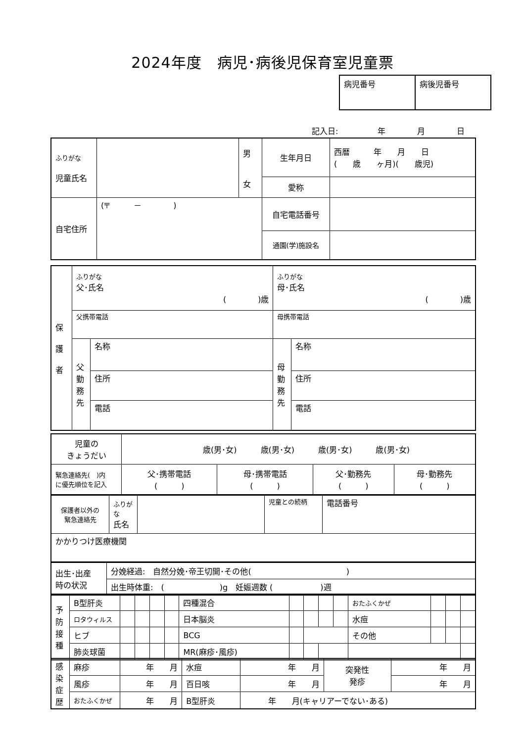2024年度　病児･病後児保育室児童票
| 病児番号 | 病後児番号 |
記入日:　　　　　年　　　　月　　　　日
| ふりがな 児童氏名 | | 男 女 | 生年月日 | 西暦 年 月 日 ( 歳 ヶ月)( 歳児) |
| | | | 愛称 | |
| 自宅住所 | (〒 － ) | | 自宅電話番号 | |
| | | | 通園(学)施設名 | |
| 保 護 者 | ふりがな 父･氏名 ( )歳 | | ふりがな 母･氏名 ( )歳 | |
| | 父携帯電話 | | 母携帯電話 | |
| | 父 勤 務 先 | 名称 | 母 勤 務 先 | 名称 |
| | | 住所 | | 住所 |
| | | 電話 | | 電話 |
| 児童の きょうだい | 歳(男･女) 歳(男･女) 歳(男･女) 歳(男･女) | | | |
| 緊急連絡先( )内 に優先順位を記入 | 父･携帯電話 ( ) | 母･携帯電話 ( ) | 父･勤務先 ( ) | 母･勤務先 ( ) |
| 保護者以外の 緊急連絡先 | ふりがな 氏名 | | 児童との続柄 | 電話番号 |
| かかりつけ医療機関 | | | | |
| 出生･出産 時の状況 | 分娩経過: 自然分娩･帝王切開･その他( ) |
| | 出生時体重: ( )g 妊娠週数 ( )週 |
| 予 防 接 種 | B型肝炎 | | | | | 四種混合 | | | | | おたふくかぜ | | | |
| | ロタウィルス | | | | | 日本脳炎 | | | | | 水痘 | | | |
| | ヒブ | | | | | BCG | | | | | その他 | | | |
| | 肺炎球菌 | | | | | MR(麻疹･風疹) | | | | | | | | |
| 感 染 症 歴 | 麻疹 | 年 月 | 水痘 | 年 月 | 突発性 発疹 | 年 月 |
| | 風疹 | 年 月 | 百日咳 | 年 月 | | 年 月 |
| | おたふくかぜ | 年 月 | B型肝炎 | 年 月(キャリアーでない･ある) | | |